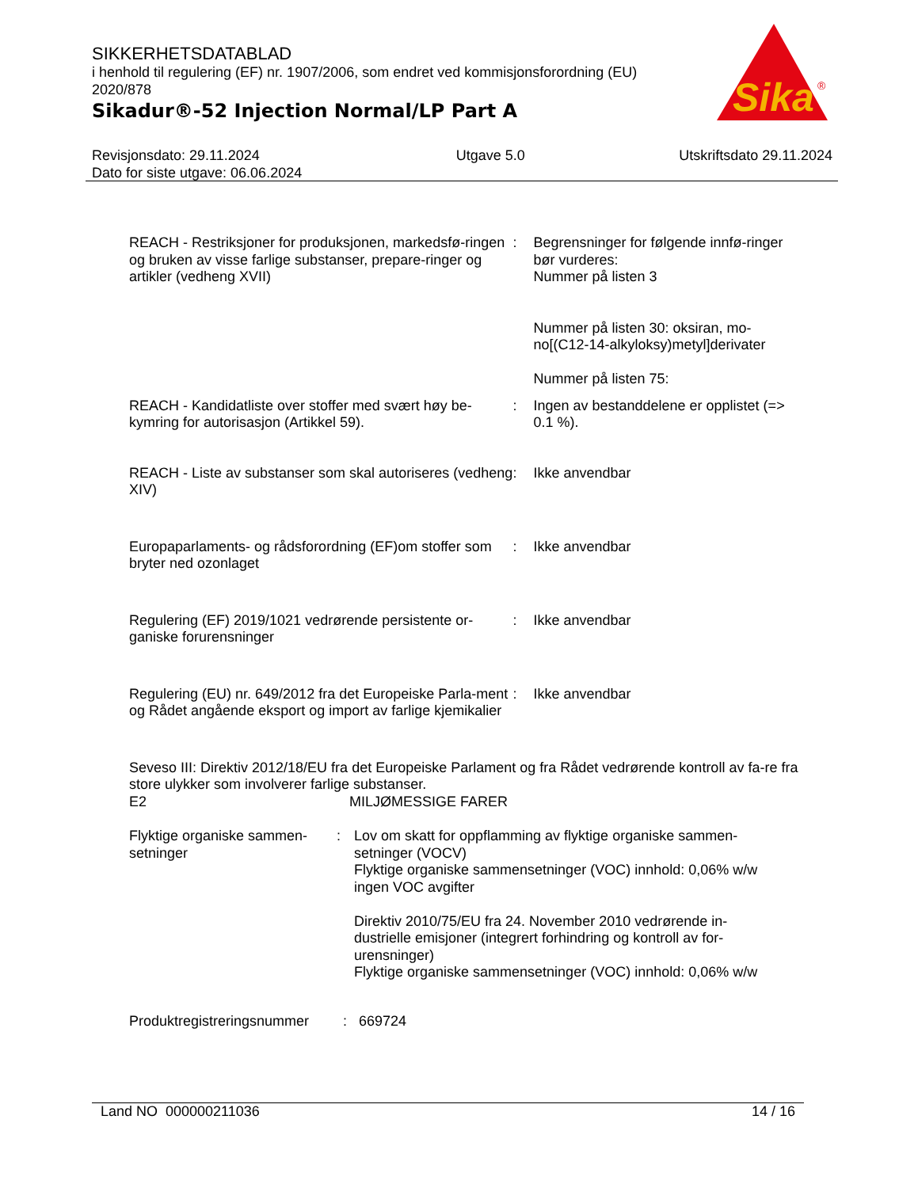SIKKERHETSDATABLAD
i henhold til regulering (EF) nr. 1907/2006, som endret ved kommisjonsforordning (EU) 2020/878
Sikadur®-52 Injection Normal/LP Part A
Sika
®
Revisjonsdato: 29.11.2024
Dato for siste utgave: 06.06.2024
Utgave 5.0 Utskriftsdato 29.11.2024
REACH - Restriksjoner for produksjonen, markedsfø-ringen og bruken av visse farlige substanser, prepare-ringer og artikler (vedheng XVII)
: Begrensninger for følgende innfø-ringer bør vurderes:
Nummer på listen 3
Nummer på listen 30: oksiran, mo-no[(C12-14-alkyloksy)metyl]derivater
Nummer på listen 75:
REACH - Kandidatliste over stoffer med svært høy be-kymring for autorisasjon (Artikkel 59).
: Ingen av bestanddelene er opplistet (=> 0.1 %).
REACH - Liste av substanser som skal autoriseres (vedheng XIV)
: Ikke anvendbar
Europaparlaments- og rådsforordning (EF)om stoffer som bryter ned ozonlaget
: Ikke anvendbar
Regulering (EF) 2019/1021 vedrørende persistente or-ganiske forurensninger
: Ikke anvendbar
Regulering (EU) nr. 649/2012 fra det Europeiske Parla-ment og Rådet angående eksport og import av farlige kjemikalier
: Ikke anvendbar
Seveso III: Direktiv 2012/18/EU fra det Europeiske Parlament og fra Rådet vedrørende kontroll av fa-re fra store ulykker som involverer farlige substanser.
E2 MILJØMESSIGE FARER
Flyktige organiske sammen-setninger
: Lov om skatt for oppflamming av flyktige organiske sammen-setninger (VOCV)
Flyktige organiske sammensetninger (VOC) innhold: 0,06% w/w
ingen VOC avgifter
Direktiv 2010/75/EU fra 24. November 2010 vedrørende in-dustrielle emisjoner (integrert forhindring og kontroll av for-urensninger)
Flyktige organiske sammensetninger (VOC) innhold: 0,06% w/w
Produktregistreringsnummer
: 669724
Land NO 000000211036 14 / 16